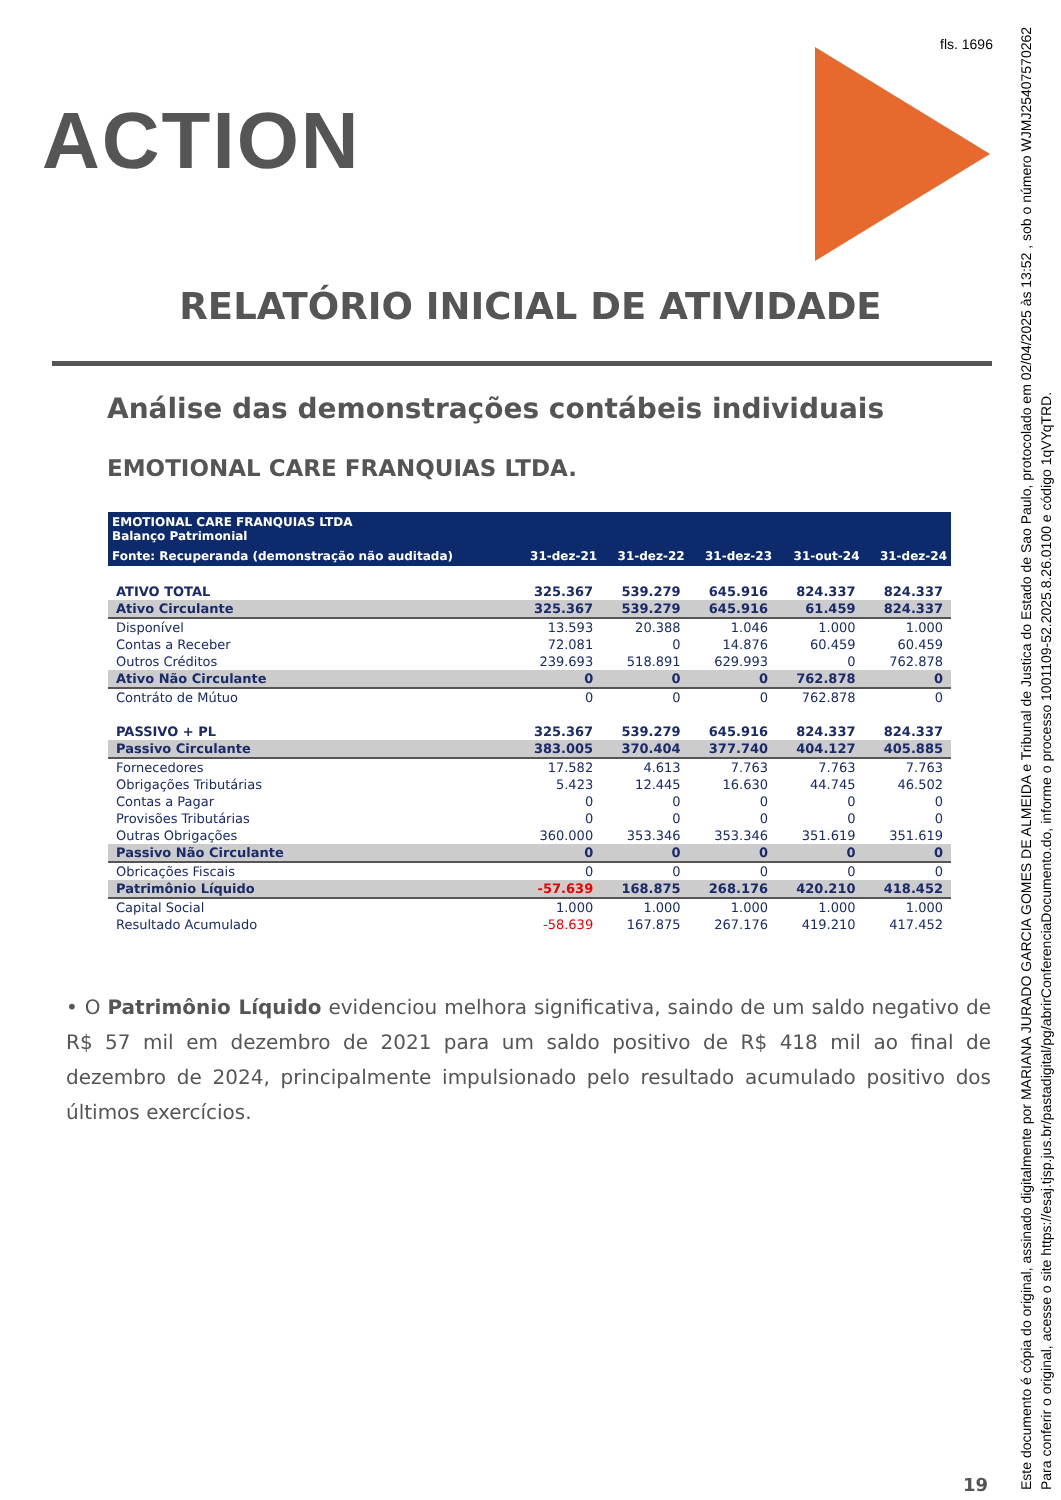fls. 1696
ACTION
RELATÓRIO INICIAL DE ATIVIDADE
Análise das demonstrações contábeis individuais
EMOTIONAL CARE FRANQUIAS LTDA.
| EMOTIONAL CARE FRANQUIAS LTDA Balanço Patrimonial | | | | | |
| --- | --- | --- | --- | --- | --- |
| Fonte: Recuperanda (demonstração não auditada) | 31-dez-21 | 31-dez-22 | 31-dez-23 | 31-out-24 | 31-dez-24 |
| ATIVO TOTAL | 325.367 | 539.279 | 645.916 | 824.337 | 824.337 |
| Ativo Circulante | 325.367 | 539.279 | 645.916 | 61.459 | 824.337 |
| Disponível | 13.593 | 20.388 | 1.046 | 1.000 | 1.000 |
| Contas a Receber | 72.081 | 0 | 14.876 | 60.459 | 60.459 |
| Outros Créditos | 239.693 | 518.891 | 629.993 | 0 | 762.878 |
| Ativo Não Circulante | 0 | 0 | 0 | 762.878 | 0 |
| Contráto de Mútuo | 0 | 0 | 0 | 762.878 | 0 |
| PASSIVO + PL | 325.367 | 539.279 | 645.916 | 824.337 | 824.337 |
| Passivo Circulante | 383.005 | 370.404 | 377.740 | 404.127 | 405.885 |
| Fornecedores | 17.582 | 4.613 | 7.763 | 7.763 | 7.763 |
| Obrigações Tributárias | 5.423 | 12.445 | 16.630 | 44.745 | 46.502 |
| Contas a Pagar | 0 | 0 | 0 | 0 | 0 |
| Provisões Tributárias | 0 | 0 | 0 | 0 | 0 |
| Outras Obrigações | 360.000 | 353.346 | 353.346 | 351.619 | 351.619 |
| Passivo Não Circulante | 0 | 0 | 0 | 0 | 0 |
| Obricações Fiscais | 0 | 0 | 0 | 0 | 0 |
| Patrimônio Líquido | -57.639 | 168.875 | 268.176 | 420.210 | 418.452 |
| Capital Social | 1.000 | 1.000 | 1.000 | 1.000 | 1.000 |
| Resultado Acumulado | -58.639 | 167.875 | 267.176 | 419.210 | 417.452 |
• O Patrimônio Líquido evidenciou melhora significativa, saindo de um saldo negativo de R$ 57 mil em dezembro de 2021 para um saldo positivo de R$ 418 mil ao final de dezembro de 2024, principalmente impulsionado pelo resultado acumulado positivo dos últimos exercícios.
19
Este documento é cópia do original, assinado digitalmente por MARIANA JURADO GARCIA GOMES DE ALMEIDA e Tribunal de Justica do Estado de Sao Paulo, protocolado em 02/04/2025 às 13:52 , sob o número WJMJ25407570262
Para conferir o original, acesse o site https://esaj.tjsp.jus.br/pastadigital/pg/abrirConferenciaDocumento.do, informe o processo 1001109-52.2025.8.26.0100 e código 1qVYqTRD.